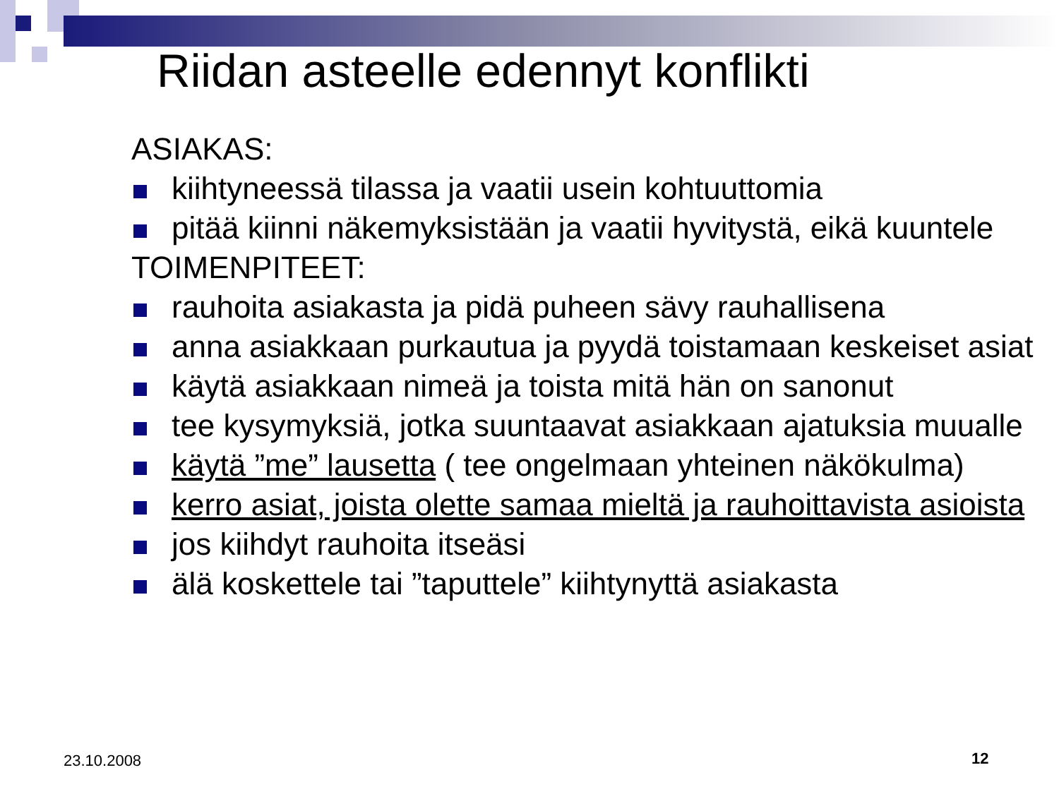Riidan asteelle edennyt konflikti
ASIAKAS:
kiihtyneessä tilassa ja vaatii usein kohtuuttomia
pitää kiinni näkemyksistään ja vaatii hyvitystä, eikä kuuntele
TOIMENPITEET:
rauhoita asiakasta ja pidä puheen sävy rauhallisena
anna asiakkaan purkautua ja pyydä toistamaan keskeiset asiat
käytä asiakkaan nimeä ja toista mitä hän on sanonut
tee kysymyksiä, jotka suuntaavat asiakkaan ajatuksia muualle
käytä ”me” lausetta ( tee ongelmaan yhteinen näkökulma)
kerro asiat, joista olette samaa mieltä ja rauhoittavista asioista
jos kiihdyt rauhoita itseäsi
älä koskettele tai ”taputtele” kiihtynyttä asiakasta
23.10.2008 12